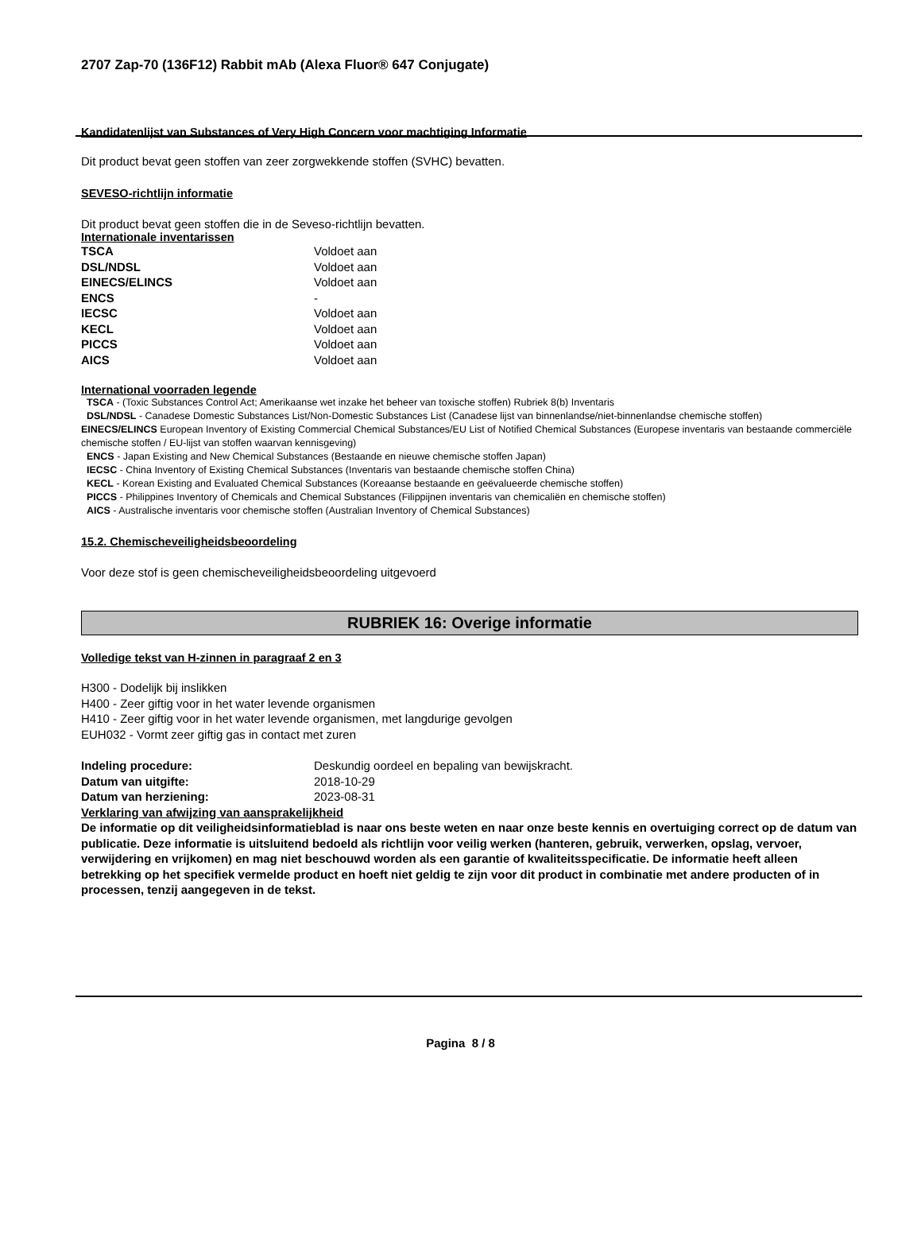2707 Zap-70 (136F12) Rabbit mAb (Alexa Fluor® 647 Conjugate)
Kandidatenlijst van Substances of Very High Concern voor machtiging Informatie
Dit product bevat geen stoffen van zeer zorgwekkende stoffen (SVHC) bevatten.
SEVESO-richtlijn informatie
Dit product bevat geen stoffen die in de Seveso-richtlijn bevatten.
Internationale inventarissen
| TSCA | Voldoet aan |
| DSL/NDSL | Voldoet aan |
| EINECS/ELINCS | Voldoet aan |
| ENCS | - |
| IECSC | Voldoet aan |
| KECL | Voldoet aan |
| PICCS | Voldoet aan |
| AICS | Voldoet aan |
International voorraden legende
TSCA - (Toxic Substances Control Act; Amerikaanse wet inzake het beheer van toxische stoffen) Rubriek 8(b) Inventaris
DSL/NDSL - Canadese Domestic Substances List/Non-Domestic Substances List (Canadese lijst van binnenlandse/niet-binnenlandse chemische stoffen)
EINECS/ELINCS European Inventory of Existing Commercial Chemical Substances/EU List of Notified Chemical Substances (Europese inventaris van bestaande commerciële chemische stoffen / EU-lijst van stoffen waarvan kennisgeving)
ENCS - Japan Existing and New Chemical Substances (Bestaande en nieuwe chemische stoffen Japan)
IECSC - China Inventory of Existing Chemical Substances (Inventaris van bestaande chemische stoffen China)
KECL - Korean Existing and Evaluated Chemical Substances (Koreaanse bestaande en geëvalueerde chemische stoffen)
PICCS - Philippines Inventory of Chemicals and Chemical Substances (Filippijnen inventaris van chemicaliën en chemische stoffen)
AICS - Australische inventaris voor chemische stoffen (Australian Inventory of Chemical Substances)
15.2. Chemischeveiligheidsbeoordeling
Voor deze stof is geen chemischeveiligheidsbeoordeling uitgevoerd
RUBRIEK 16: Overige informatie
Volledige tekst van H-zinnen in paragraaf 2 en 3
H300 - Dodelijk bij inslikken
H400 - Zeer giftig voor in het water levende organismen
H410 - Zeer giftig voor in het water levende organismen, met langdurige gevolgen
EUH032 - Vormt zeer giftig gas in contact met zuren
| Indeling procedure: | Deskundig oordeel en bepaling van bewijskracht. |
| Datum van uitgifte: | 2018-10-29 |
| Datum van herziening: | 2023-08-31 |
Verklaring van afwijzing van aansprakelijkheid
De informatie op dit veiligheidsinformatieblad is naar ons beste weten en naar onze beste kennis en overtuiging correct op de datum van publicatie. Deze informatie is uitsluitend bedoeld als richtlijn voor veilig werken (hanteren, gebruik, verwerken, opslag, vervoer, verwijdering en vrijkomen) en mag niet beschouwd worden als een garantie of kwaliteitsspecificatie. De informatie heeft alleen betrekking op het specifiek vermelde product en hoeft niet geldig te zijn voor dit product in combinatie met andere producten of in processen, tenzij aangegeven in de tekst.
Pagina 8 / 8